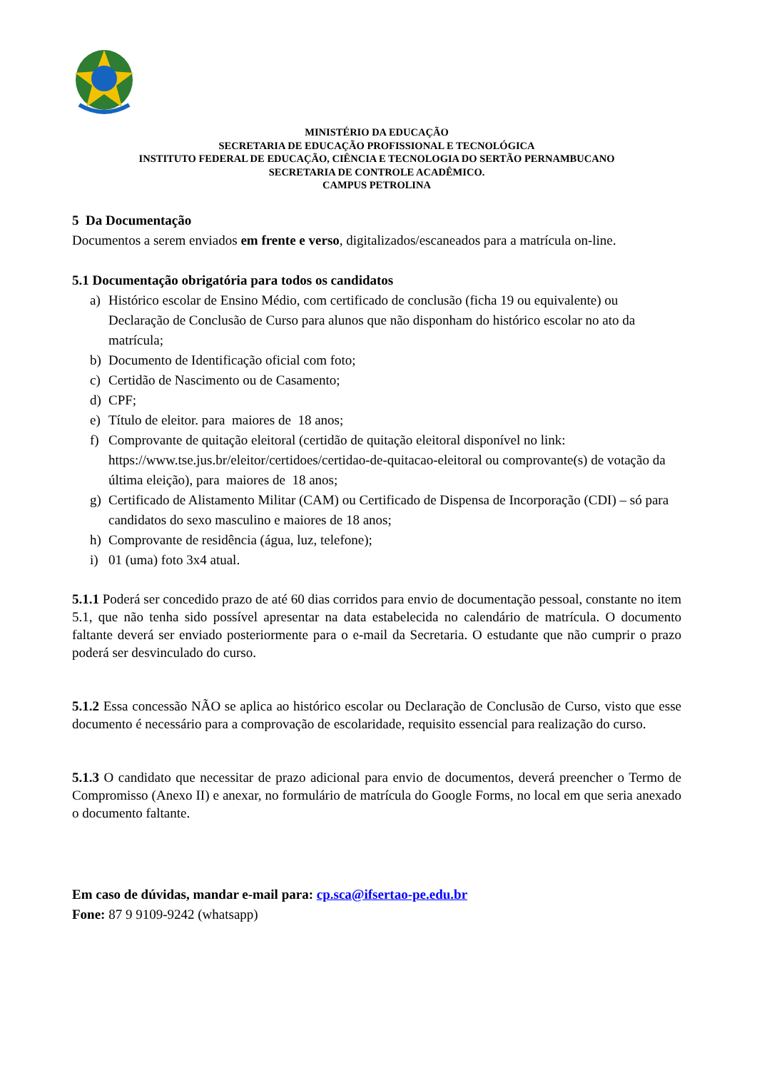MINISTÉRIO DA EDUCAÇÃO
SECRETARIA DE EDUCAÇÃO PROFISSIONAL E TECNOLÓGICA
INSTITUTO FEDERAL DE EDUCAÇÃO, CIÊNCIA E TECNOLOGIA DO SERTÃO PERNAMBUCANO
SECRETARIA DE CONTROLE ACADÊMICO.
CAMPUS PETROLINA
5 Da Documentação
Documentos a serem enviados em frente e verso, digitalizados/escaneados para a matrícula on-line.
5.1 Documentação obrigatória para todos os candidatos
a) Histórico escolar de Ensino Médio, com certificado de conclusão (ficha 19 ou equivalente) ou Declaração de Conclusão de Curso para alunos que não disponham do histórico escolar no ato da matrícula;
b) Documento de Identificação oficial com foto;
c) Certidão de Nascimento ou de Casamento;
d) CPF;
e) Título de eleitor. para maiores de 18 anos;
f) Comprovante de quitação eleitoral (certidão de quitação eleitoral disponível no link: https://www.tse.jus.br/eleitor/certidoes/certidao-de-quitacao-eleitoral ou comprovante(s) de votação da última eleição), para maiores de 18 anos;
g) Certificado de Alistamento Militar (CAM) ou Certificado de Dispensa de Incorporação (CDI) – só para candidatos do sexo masculino e maiores de 18 anos;
h) Comprovante de residência (água, luz, telefone);
i) 01 (uma) foto 3x4 atual.
5.1.1 Poderá ser concedido prazo de até 60 dias corridos para envio de documentação pessoal, constante no item 5.1, que não tenha sido possível apresentar na data estabelecida no calendário de matrícula. O documento faltante deverá ser enviado posteriormente para o e-mail da Secretaria. O estudante que não cumprir o prazo poderá ser desvinculado do curso.
5.1.2 Essa concessão NÃO se aplica ao histórico escolar ou Declaração de Conclusão de Curso, visto que esse documento é necessário para a comprovação de escolaridade, requisito essencial para realização do curso.
5.1.3 O candidato que necessitar de prazo adicional para envio de documentos, deverá preencher o Termo de Compromisso (Anexo II) e anexar, no formulário de matrícula do Google Forms, no local em que seria anexado o documento faltante.
Em caso de dúvidas, mandar e-mail para: cp.sca@ifsertao-pe.edu.br
Fone: 87 9 9109-9242 (whatsapp)